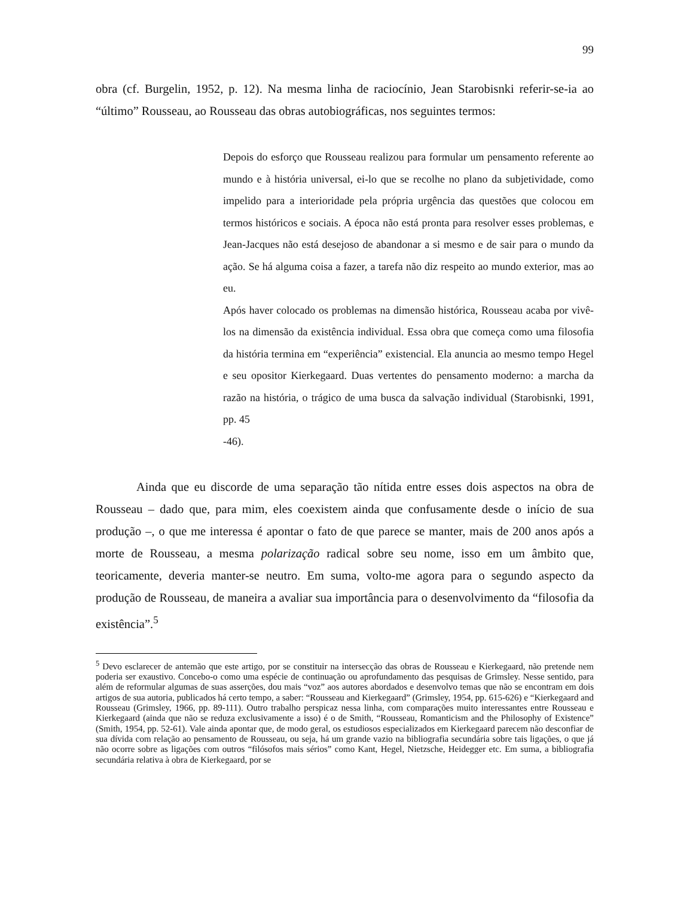99
obra (cf. Burgelin, 1952, p. 12). Na mesma linha de raciocínio, Jean Starobisnki referir-se-ia ao “último” Rousseau, ao Rousseau das obras autobiográficas, nos seguintes termos:
Depois do esforço que Rousseau realizou para formular um pensamento referente ao mundo e à história universal, ei-lo que se recolhe no plano da subjetividade, como impelido para a interioridade pela própria urgência das questões que colocou em termos históricos e sociais. A época não está pronta para resolver esses problemas, e Jean-Jacques não está desejoso de abandonar a si mesmo e de sair para o mundo da ação. Se há alguma coisa a fazer, a tarefa não diz respeito ao mundo exterior, mas ao eu.
Após haver colocado os problemas na dimensão histórica, Rousseau acaba por vivê-los na dimensão da existência individual. Essa obra que começa como uma filosofia da história termina em “experiência” existencial. Ela anuncia ao mesmo tempo Hegel e seu opositor Kierkegaard. Duas vertentes do pensamento moderno: a marcha da razão na história, o trágico de uma busca da salvação individual (Starobisnki, 1991, pp. 45
-46).
Ainda que eu discorde de uma separação tão nítida entre esses dois aspectos na obra de Rousseau – dado que, para mim, eles coexistem ainda que confusamente desde o início de sua produção –, o que me interessa é apontar o fato de que parece se manter, mais de 200 anos após a morte de Rousseau, a mesma polarização radical sobre seu nome, isso em um âmbito que, teoricamente, deveria manter-se neutro. Em suma, volto-me agora para o segundo aspecto da produção de Rousseau, de maneira a avaliar sua importância para o desenvolvimento da “filosofia da existência”.<sup>5</sup>
<sup>5</sup> Devo esclarecer de antemão que este artigo, por se constituir na intersecção das obras de Rousseau e Kierkegaard, não pretende nem poderia ser exaustivo. Concebo-o como uma espécie de continuação ou aprofundamento das pesquisas de Grimsley. Nesse sentido, para além de reformular algumas de suas asserções, dou mais “voz” aos autores abordados e desenvolvo temas que não se encontram em dois artigos de sua autoria, publicados há certo tempo, a saber: “Rousseau and Kierkegaard” (Grimsley, 1954, pp. 615-626) e “Kierkegaard and Rousseau (Grimsley, 1966, pp. 89-111). Outro trabalho perspicaz nessa linha, com comparações muito interessantes entre Rousseau e Kierkegaard (ainda que não se reduza exclusivamente a isso) é o de Smith, “Rousseau, Romanticism and the Philosophy of Existence” (Smith, 1954, pp. 52-61). Vale ainda apontar que, de modo geral, os estudiosos especializados em Kierkegaard parecem não desconfiar de sua dívida com relação ao pensamento de Rousseau, ou seja, há um grande vazio na bibliografia secundária sobre tais ligações, o que já não ocorre sobre as ligações com outros “filósofos mais sérios” como Kant, Hegel, Nietzsche, Heidegger etc. Em suma, a bibliografia secundária relativa à obra de Kierkegaard, por se